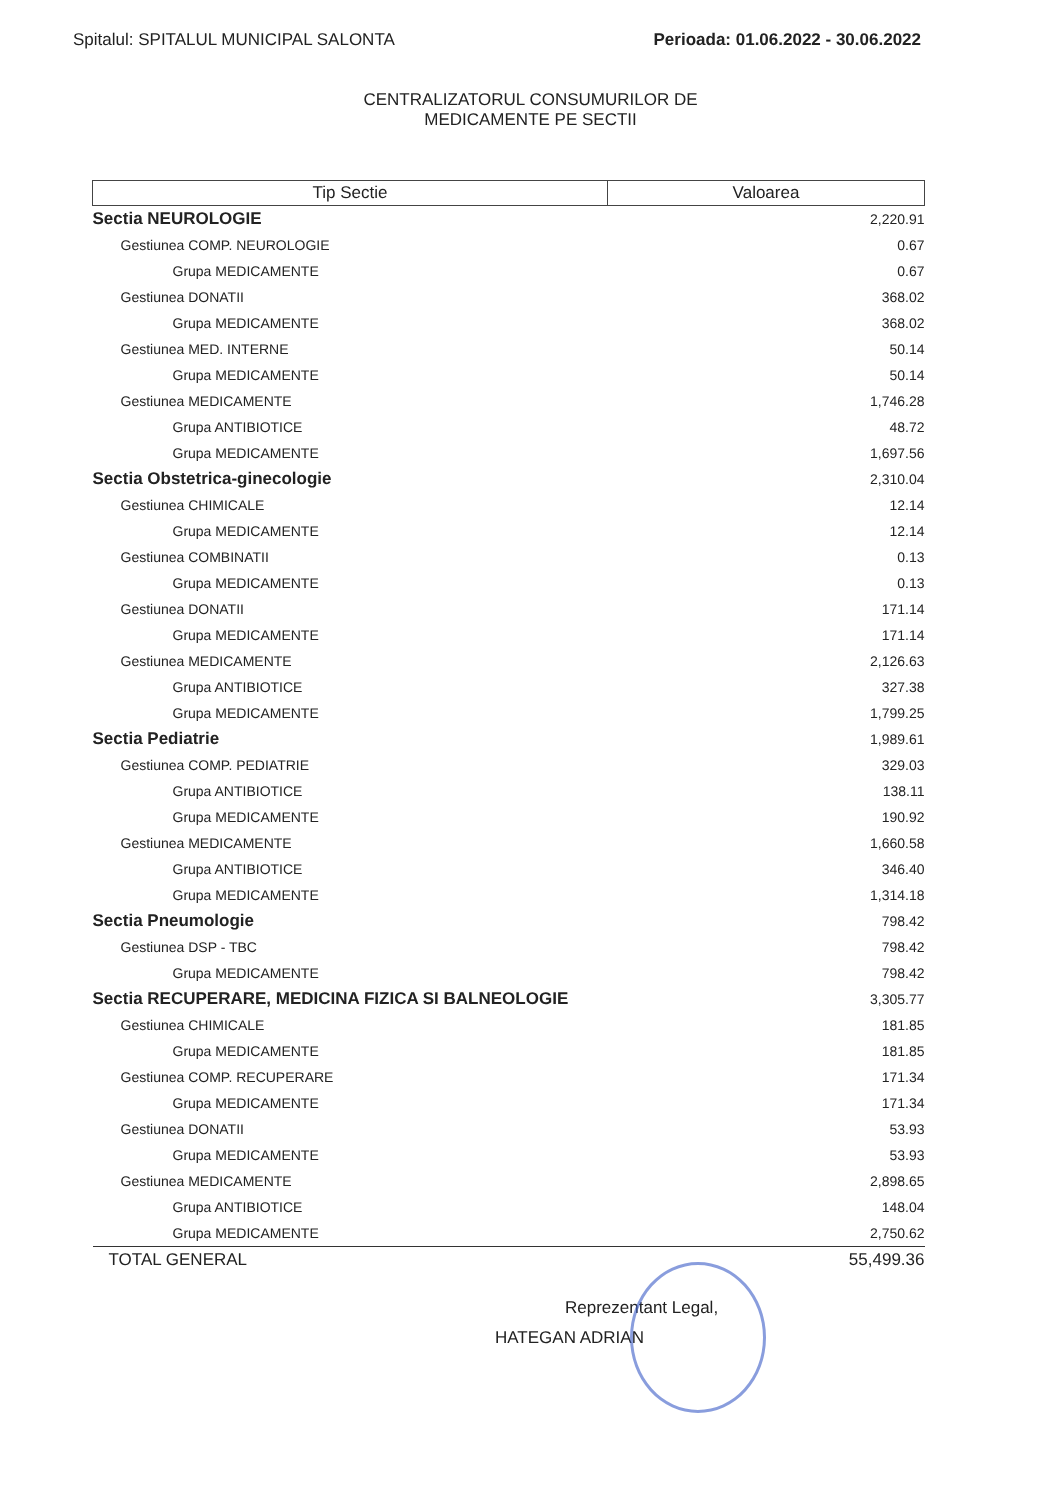Spitalul: SPITALUL MUNICIPAL SALONTA Perioada: 01.06.2022 - 30.06.2022
CENTRALIZATORUL CONSUMURILOR DE
MEDICAMENTE PE SECTII
| Tip Sectie | Valoarea |
| --- | --- |
| Sectia NEUROLOGIE | 2,220.91 |
| Gestiunea COMP. NEUROLOGIE | 0.67 |
| Grupa MEDICAMENTE | 0.67 |
| Gestiunea DONATII | 368.02 |
| Grupa MEDICAMENTE | 368.02 |
| Gestiunea MED. INTERNE | 50.14 |
| Grupa MEDICAMENTE | 50.14 |
| Gestiunea MEDICAMENTE | 1,746.28 |
| Grupa ANTIBIOTICE | 48.72 |
| Grupa MEDICAMENTE | 1,697.56 |
| Sectia Obstetrica-ginecologie | 2,310.04 |
| Gestiunea CHIMICALE | 12.14 |
| Grupa MEDICAMENTE | 12.14 |
| Gestiunea COMBINATII | 0.13 |
| Grupa MEDICAMENTE | 0.13 |
| Gestiunea DONATII | 171.14 |
| Grupa MEDICAMENTE | 171.14 |
| Gestiunea MEDICAMENTE | 2,126.63 |
| Grupa ANTIBIOTICE | 327.38 |
| Grupa MEDICAMENTE | 1,799.25 |
| Sectia Pediatrie | 1,989.61 |
| Gestiunea COMP. PEDIATRIE | 329.03 |
| Grupa ANTIBIOTICE | 138.11 |
| Grupa MEDICAMENTE | 190.92 |
| Gestiunea MEDICAMENTE | 1,660.58 |
| Grupa ANTIBIOTICE | 346.40 |
| Grupa MEDICAMENTE | 1,314.18 |
| Sectia Pneumologie | 798.42 |
| Gestiunea DSP - TBC | 798.42 |
| Grupa MEDICAMENTE | 798.42 |
| Sectia RECUPERARE, MEDICINA FIZICA SI BALNEOLOGIE | 3,305.77 |
| Gestiunea CHIMICALE | 181.85 |
| Grupa MEDICAMENTE | 181.85 |
| Gestiunea COMP. RECUPERARE | 171.34 |
| Grupa MEDICAMENTE | 171.34 |
| Gestiunea DONATII | 53.93 |
| Grupa MEDICAMENTE | 53.93 |
| Gestiunea MEDICAMENTE | 2,898.65 |
| Grupa ANTIBIOTICE | 148.04 |
| Grupa MEDICAMENTE | 2,750.62 |
| TOTAL GENERAL | 55,499.36 |
Reprezentant Legal,
HATEGAN ADRIAN